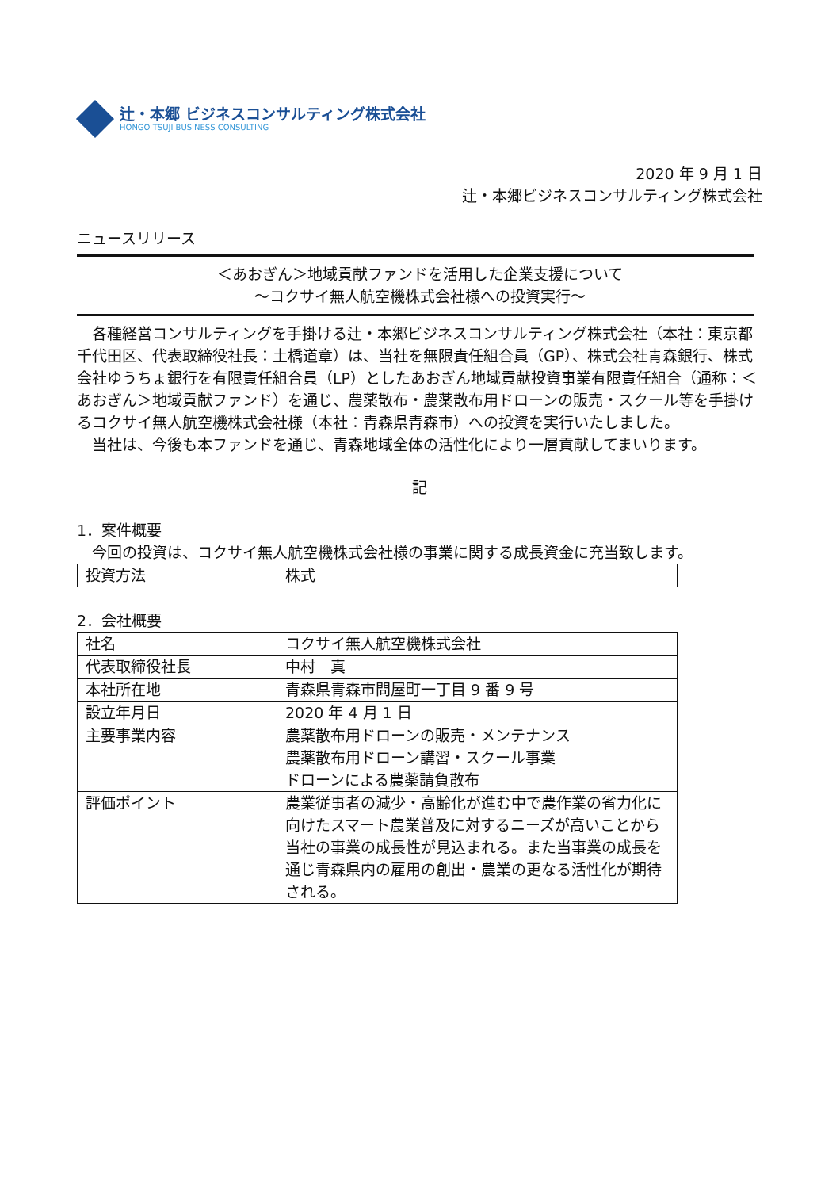辻・本郷 ビジネスコンサルティング株式会社
HONGO TSUJI BUSINESS CONSULTING
2020 年 9 月 1 日
辻・本郷ビジネスコンサルティング株式会社
ニュースリリース
＜あおぎん＞地域貢献ファンドを活用した企業支援について
～コクサイ無人航空機株式会社様への投資実行～
　各種経営コンサルティングを手掛ける辻・本郷ビジネスコンサルティング株式会社（本社：東京都千代田区、代表取締役社長：土橋道章）は、当社を無限責任組合員（GP）、株式会社青森銀行、株式会社ゆうちょ銀行を有限責任組合員（LP）としたあおぎん地域貢献投資事業有限責任組合（通称：＜あおぎん＞地域貢献ファンド）を通じ、農薬散布・農薬散布用ドローンの販売・スクール等を手掛けるコクサイ無人航空機株式会社様（本社：青森県青森市）への投資を実行いたしました。
　当社は、今後も本ファンドを通じ、青森地域全体の活性化により一層貢献してまいります。
記
1．案件概要
　今回の投資は、コクサイ無人航空機株式会社様の事業に関する成長資金に充当致します。
| 投資方法 | 株式 |
2．会社概要
| 社名 | コクサイ無人航空機株式会社 |
| 代表取締役社長 | 中村 真 |
| 本社所在地 | 青森県青森市問屋町一丁目 9 番 9 号 |
| 設立年月日 | 2020 年 4 月 1 日 |
| 主要事業内容 | 農薬散布用ドローンの販売・メンテナンス 農薬散布用ドローン講習・スクール事業 ドローンによる農薬請負散布 |
| 評価ポイント | 農業従事者の減少・高齢化が進む中で農作業の省力化に向けたスマート農業普及に対するニーズが高いことから当社の事業の成長性が見込まれる。また当事業の成長を通じ青森県内の雇用の創出・農業の更なる活性化が期待される。 |